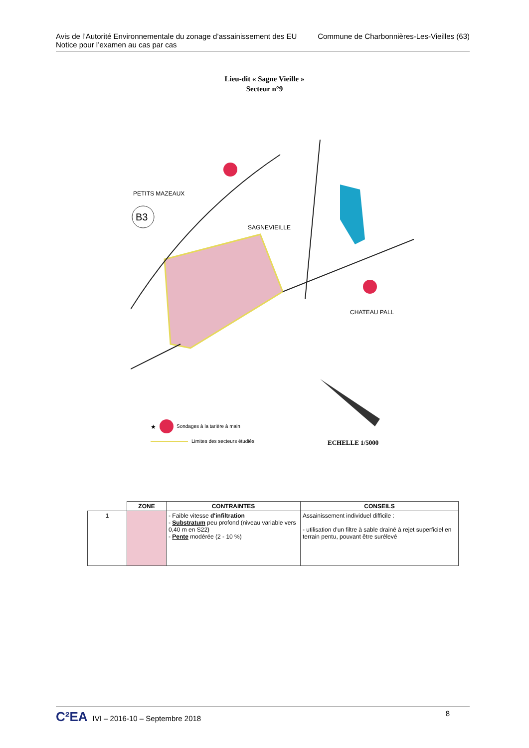Avis de l’Autorité Environnementale du zonage d’assainissement des EU
Notice pour l’examen au cas par cas
Commune de Charbonnières-Les-Vieilles (63)
Lieu-dit « Sagne Vieille »
Secteur n°9
B3
PETITS MAZEAUX
SAGNEVIEILLE
CHATEAU PALL
★
Sondages à la tarière à main
Limites des secteurs étudiés
ECHELLE 1/5000
| | ZONE | CONTRAINTES | CONSEILS |
| 1 | | - Faible vitesse d'infiltration - Substratum peu profond (niveau variable vers 0,40 m en S22) - Pente modérée (2 - 10 %) | Assainissement individuel difficile : - utilisation d'un filtre à sable drainé à rejet superficiel en terrain pentu, pouvant être surélevé |
C²EA IVI – 2016-10 – Septembre 2018
8